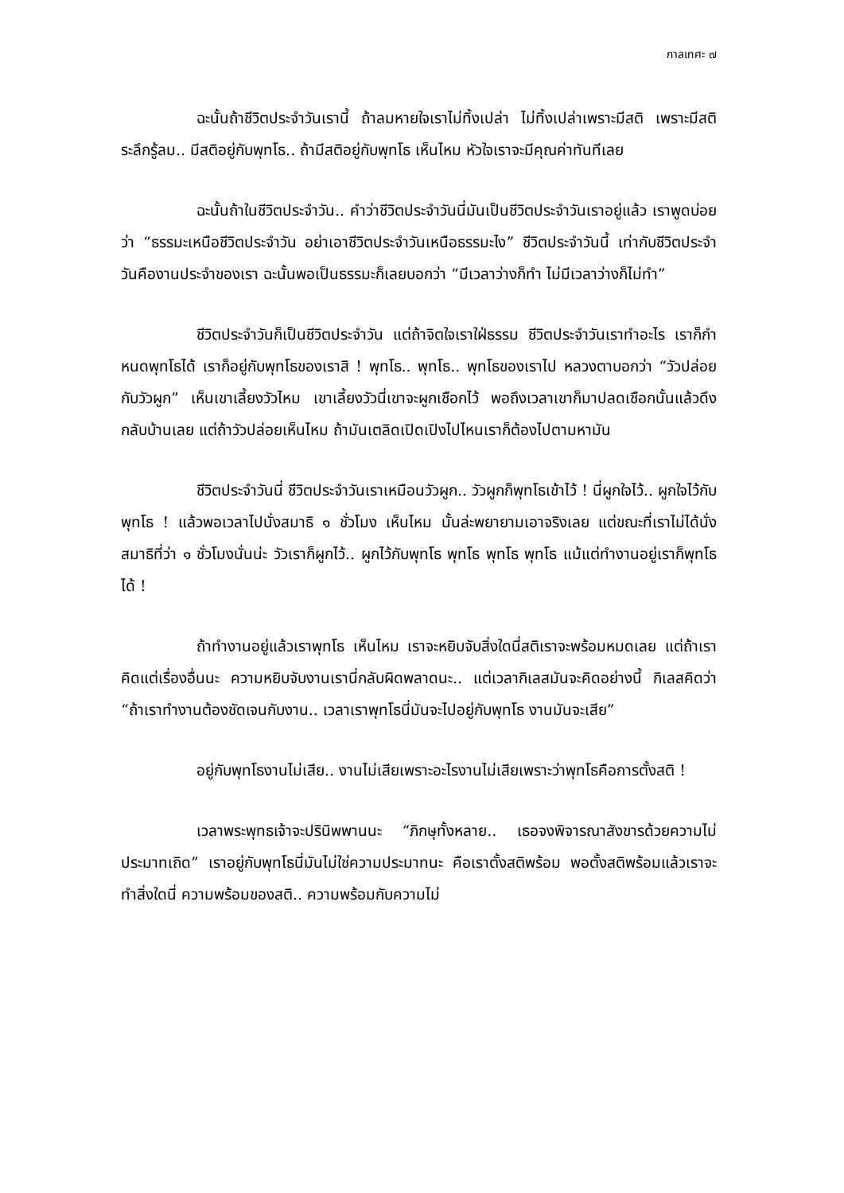กาลเทศะ ๗
ฉะนั้นถ้าชีวิตประจำวันเรานี้ ถ้าลมหายใจเราไม่ทิ้งเปล่า ไม่ทิ้งเปล่าเพราะมีสติ เพราะมีสติระลึกรู้ลม.. มีสติอยู่กับพุทโธ.. ถ้ามีสติอยู่กับพุทโธ เห็นไหม หัวใจเราจะมีคุณค่าทันทีเลย
ฉะนั้นถ้าในชีวิตประจำวัน.. คำว่าชีวิตประจำวันนี่มันเป็นชีวิตประจำวันเราอยู่แล้ว เราพูดบ่อยว่า “ธรรมะเหนือชีวิตประจำวัน อย่าเอาชีวิตประจำวันเหนือธรรมะไง” ชีวิตประจำวันนี้ เท่ากับชีวิตประจำวันคืองานประจำของเรา ฉะนั้นพอเป็นธรรมะก็เลยบอกว่า “มีเวลาว่างก็ทำ ไม่มีเวลาว่างก็ไม่ทำ”
ชีวิตประจำวันก็เป็นชีวิตประจำวัน แต่ถ้าจิตใจเราใฝ่ธรรม ชีวิตประจำวันเราทำอะไร เราก็กำหนดพุทโธได้ เราก็อยู่กับพุทโธของเราสิ ! พุทโธ.. พุทโธ.. พุทโธของเราไป หลวงตาบอกว่า “วัวปล่อยกับวัวผูก” เห็นเขาเลี้ยงวัวไหม เขาเลี้ยงวัวนี่เขาจะผูกเชือกไว้ พอถึงเวลาเขาก็มาปลดเชือกนั้นแล้วดึงกลับบ้านเลย แต่ถ้าวัวปล่อยเห็นไหม ถ้ามันเตลิดเปิดเปิงไปไหนเราก็ต้องไปตามหามัน
ชีวิตประจำวันนี่ ชีวิตประจำวันเราเหมือนวัวผูก.. วัวผูกก็พุทโธเข้าไว้ ! นี่ผูกใจไว้.. ผูกใจไว้กับพุทโธ ! แล้วพอเวลาไปนั่งสมาธิ ๑ ชั่วโมง เห็นไหม นั้นล่ะพยายามเอาจริงเลย แต่ขณะที่เราไม่ได้นั่งสมาธิที่ว่า ๑ ชั่วโมงนั่นน่ะ วัวเราก็ผูกไว้.. ผูกไว้กับพุทโธ พุทโธ พุทโธ พุทโธ แม้แต่ทำงานอยู่เราก็พุทโธได้ !
ถ้าทำงานอยู่แล้วเราพุทโธ เห็นไหม เราจะหยิบจับสิ่งใดนี่สติเราจะพร้อมหมดเลย แต่ถ้าเราคิดแต่เรื่องอื่นนะ ความหยิบจับงานเรานี่กลับผิดพลาดนะ.. แต่เวลากิเลสมันจะคิดอย่างนี้ กิเลสคิดว่า “ถ้าเราทำงานต้องชัดเจนกับงาน.. เวลาเราพุทโธนี่มันจะไปอยู่กับพุทโธ งานมันจะเสีย”
อยู่กับพุทโธงานไม่เสีย.. งานไม่เสียเพราะอะไรงานไม่เสียเพราะว่าพุทโธคือการตั้งสติ !
เวลาพระพุทธเจ้าจะปรินิพพานนะ “ภิกษุทั้งหลาย.. เธอจงพิจารณาสังขารด้วยความไม่ประมาทเถิด” เราอยู่กับพุทโธนี่มันไม่ใช่ความประมาทนะ คือเราตั้งสติพร้อม พอตั้งสติพร้อมแล้วเราจะทำสิ่งใดนี่ ความพร้อมของสติ.. ความพร้อมกับความไม่